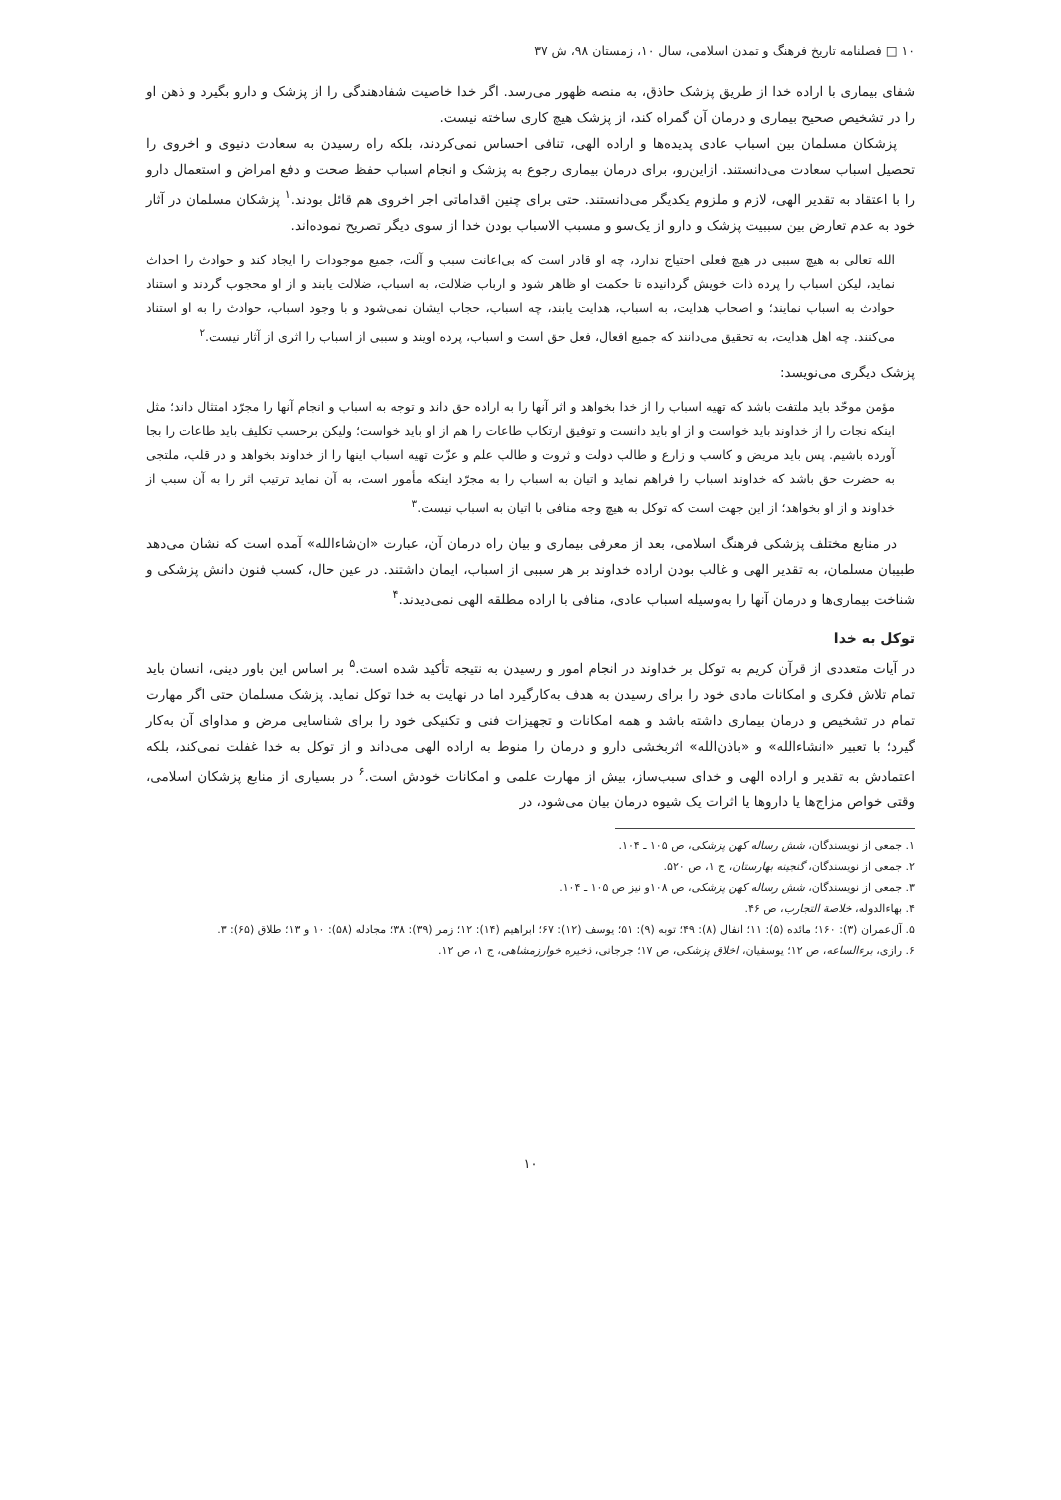۱۰ □ فصلنامه تاریخ فرهنگ و تمدن اسلامی، سال ۱۰، زمستان ۹۸، ش ۳۷
شفای بیماری با اراده خدا از طریق پزشک حاذق، به منصه ظهور می‌رسد. اگر خدا خاصیت شفادهندگی را از پزشک و دارو بگیرد و ذهن او را در تشخیص صحیح بیماری و درمان آن گمراه کند، از پزشک هیچ کاری ساخته نیست.
پزشکان مسلمان بین اسباب عادی پدیده‌ها و اراده الهی، تنافی احساس نمی‌کردند، بلکه راه رسیدن به سعادت دنیوی و اخروی را تحصیل اسباب سعادت می‌دانستند. ازاین‌رو، برای درمان بیماری رجوع به پزشک و انجام اسباب حفظ صحت و دفع امراض و استعمال دارو را با اعتقاد به تقدیر الهی، لازم و ملزوم یکدیگر می‌دانستند. حتی برای چنین اقداماتی اجر اخروی هم قائل بودند.<sup>۱</sup> پزشکان مسلمان در آثار خود به عدم تعارض بین سببیت پزشک و دارو از یک‌سو و مسبب الاسباب بودن خدا از سوی دیگر تصریح نموده‌اند.
الله تعالی به هیچ سببی در هیچ فعلی احتیاج ندارد، چه او قادر است که بی‌اعانت سبب و آلت، جمیع موجودات را ایجاد کند و حوادث را احداث نماید، لیکن اسباب را پرده ذات خویش گردانیده تا حکمت او ظاهر شود و ارباب ضلالت، به اسباب، ضلالت یابند و از او محجوب گردند و استناد حوادث به اسباب نمایند؛ و اصحاب هدایت، به اسباب، هدایت یابند، چه اسباب، حجاب ایشان نمی‌شود و با وجود اسباب، حوادث را به او استناد می‌کنند. چه اهل هدایت، به تحقیق می‌دانند که جمیع افعال، فعل حق است و اسباب، پرده اویند و سببی از اسباب را اثری از آثار نیست.<sup>۲</sup>
پزشک دیگری می‌نویسد:
مؤمن موحّد باید ملتفت باشد که تهیه اسباب را از خدا بخواهد و اثر آنها را به اراده حق داند و توجه به اسباب و انجام آنها را مجرّد امتثال داند؛ مثل اینکه نجات را از خداوند باید خواست و از او باید دانست و توفیق ارتکاب طاعات را هم از او باید خواست؛ ولیکن برحسب تکلیف باید طاعات را بجا آورده باشیم. پس باید مریض و کاسب و زارع و طالب دولت و ثروت و طالب علم و عزّت تهیه اسباب اینها را از خداوند بخواهد و در قلب، ملتجی به حضرت حق باشد که خداوند اسباب را فراهم نماید و اتیان به اسباب را به مجرّد اینکه مأمور است، به آن نماید ترتیب اثر را به آن سبب از خداوند و از او بخواهد؛ از این جهت است که توکل به هیچ وجه منافی با اتیان به اسباب نیست.<sup>۳</sup>
در منابع مختلف پزشکی فرهنگ اسلامی، بعد از معرفی بیماری و بیان راه درمان آن، عبارت «ان‌شاءالله» آمده است که نشان می‌دهد طبیبان مسلمان، به تقدیر الهی و غالب بودن اراده خداوند بر هر سببی از اسباب، ایمان داشتند. در عین حال، کسب فنون دانش پزشکی و شناخت بیماری‌ها و درمان آنها را به‌وسیله اسباب عادی، منافی با اراده مطلقه الهی نمی‌دیدند.<sup>۴</sup>
توکل به خدا
در آیات متعددی از قرآن کریم به توکل بر خداوند در انجام امور و رسیدن به نتیجه تأکید شده است.<sup>۵</sup> بر اساس این باور دینی، انسان باید تمام تلاش فکری و امکانات مادی خود را برای رسیدن به هدف به‌کارگیرد اما در نهایت به خدا توکل نماید. پزشک مسلمان حتی اگر مهارت تمام در تشخیص و درمان بیماری داشته باشد و همه امکانات و تجهیزات فنی و تکنیکی خود را برای شناسایی مرض و مداوای آن به‌کار گیرد؛ با تعبیر «انشاءالله» و «باذن‌الله» اثربخشی دارو و درمان را منوط به اراده الهی می‌داند و از توکل به خدا غفلت نمی‌کند، بلکه اعتمادش به تقدیر و اراده الهی و خدای سبب‌ساز، بیش از مهارت علمی و امکانات خودش است.<sup>۶</sup> در بسیاری از منابع پزشکان اسلامی، وقتی خواص مزاج‌ها یا داروها یا اثرات یک شیوه درمان بیان می‌شود، در
۱. جمعی از نویسندگان، شش رساله کهن پزشکی، ص ۱۰۵ ـ ۱۰۴.
۲. جمعی از نویسندگان، گنجینه بهارستان، ج ۱، ص ۵۲۰.
۳. جمعی از نویسندگان، شش رساله کهن پزشکی، ص ۱۰۸و نیز ص ۱۰۵ ـ ۱۰۴.
۴. بهاءالدوله، خلاصة التجارب، ص ۴۶.
۵. آل‌عمران (۳): ۱۶۰؛ مائده (۵): ۱۱؛ انفال (۸): ۴۹؛ توبه (۹): ۵۱؛ یوسف (۱۲): ۶۷؛ ابراهیم (۱۴): ۱۲؛ زمر (۳۹): ۳۸؛ مجادله (۵۸): ۱۰ و ۱۳؛ طلاق (۶۵): ۳.
۶. رازی، برءالساعه، ص ۱۲؛ یوسفیان، اخلاق پزشکی، ص ۱۷؛ جرجانی، ذخیره خوارزمشاهی، ج ۱، ص ۱۲.
۱۰